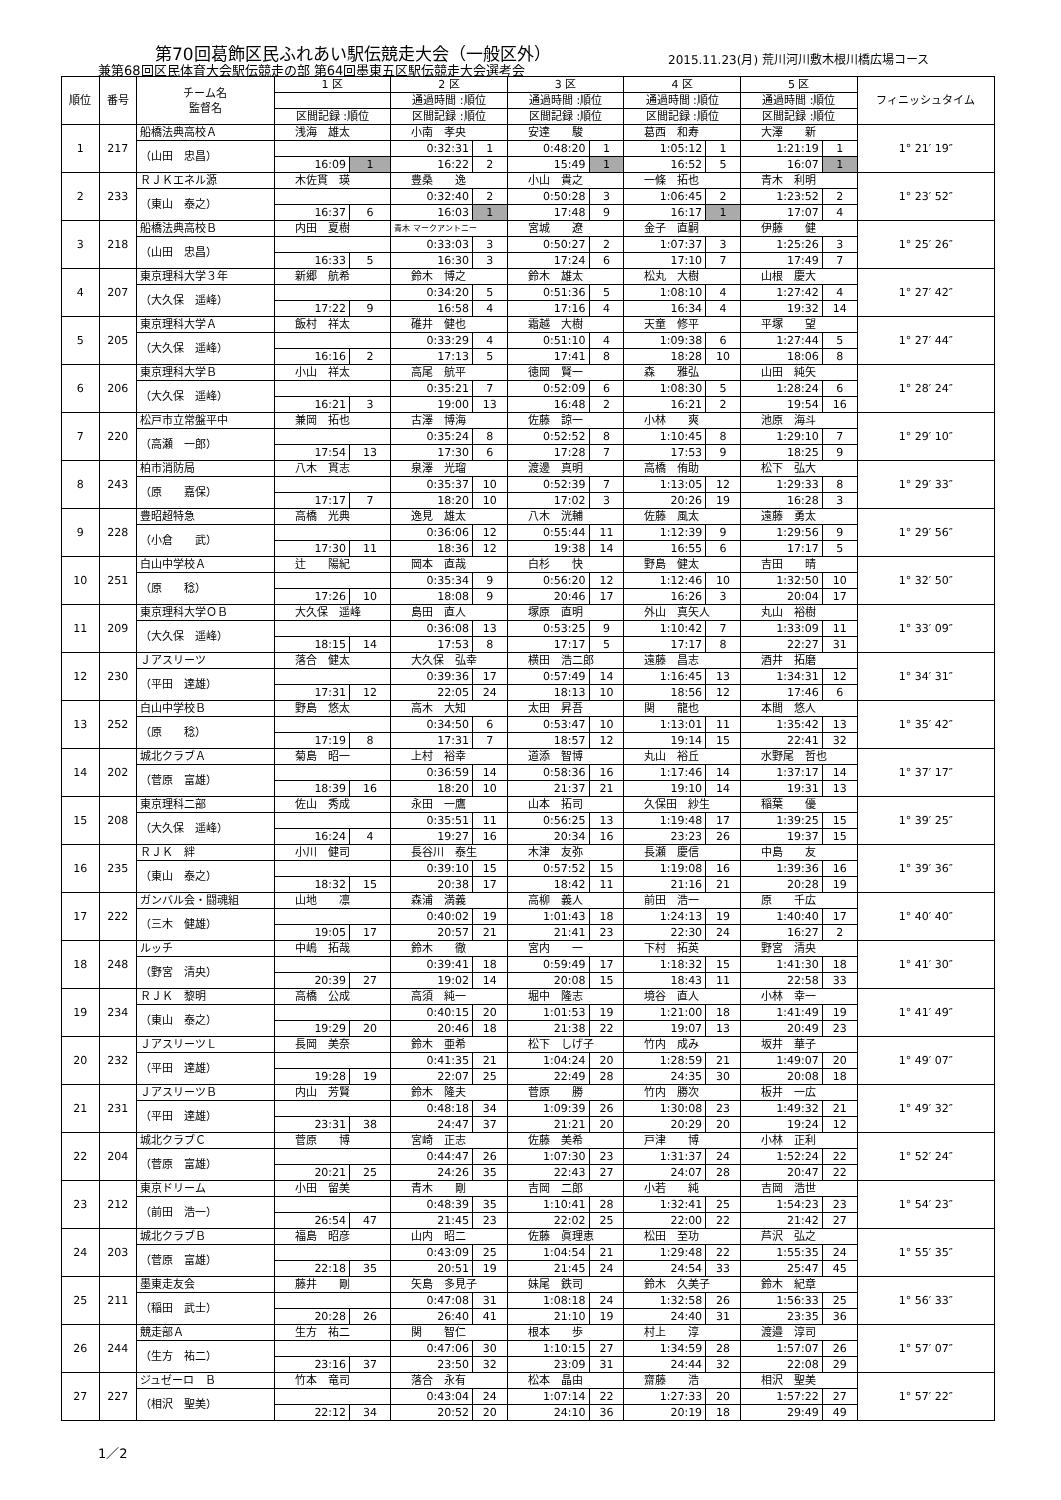第70回葛飾区民ふれあい駅伝競走大会（一般区外）
兼第68回区民体育大会駅伝競走の部 第64回墨東五区駅伝競走大会選考会
2015.11.23(月) 荒川河川敷木根川橋広場コース
| 順位 | 番号 | チーム名 監督名 | 1 区 | | 2 区 | | 3 区 | | 4 区 | | 5 区 | | フィニッシュタイム |
| --- | --- | --- | --- | --- | --- | --- | --- | --- | --- | --- | --- | --- | --- |
| | | | | | 通過時間 :順位 | | 通過時間 :順位 | | 通過時間 :順位 | | 通過時間 :順位 | | |
| | | | 区間記録 :順位 | | 区間記録 :順位 | | 区間記録 :順位 | | 区間記録 :順位 | | 区間記録 :順位 | | |
| 1 | 217 | 船橋法典高校Ａ | 浅海 雄太 | | 小南 孝央 | | 安達 駿 | | 葛西 和寿 | | 大澤 新 | | 1° 21′ 19″ |
| | | （山田 忠昌） | | | 0:32:31 | 1 | 0:48:20 | 1 | 1:05:12 | 1 | 1:21:19 | 1 | |
| | | | 16:09 | 1 | 16:22 | 2 | 15:49 | 1 | 16:52 | 5 | 16:07 | 1 | |
| 2 | 233 | ＲＪＫエネル源 | 木佐貫 瑛 | | 豊桑 逸 | | 小山 貴之 | | 一條 拓也 | | 青木 利明 | | 1° 23′ 52″ |
| | | （東山 泰之） | | | 0:32:40 | 2 | 0:50:28 | 3 | 1:06:45 | 2 | 1:23:52 | 2 | |
| | | | 16:37 | 6 | 16:03 | 1 | 17:48 | 9 | 16:17 | 1 | 17:07 | 4 | |
| 3 | 218 | 船橋法典高校Ｂ | 内田 夏樹 | | 青木 マークアントニー | | 宮城 遼 | | 金子 直嗣 | | 伊藤 健 | | 1° 25′ 26″ |
| | | （山田 忠昌） | | | 0:33:03 | 3 | 0:50:27 | 2 | 1:07:37 | 3 | 1:25:26 | 3 | |
| | | | 16:33 | 5 | 16:30 | 3 | 17:24 | 6 | 17:10 | 7 | 17:49 | 7 | |
| 4 | 207 | 東京理科大学３年 | 新郷 航希 | | 鈴木 博之 | | 鈴木 雄太 | | 松丸 大樹 | | 山根 慶大 | | 1° 27′ 42″ |
| | | （大久保 遥峰） | | | 0:34:20 | 5 | 0:51:36 | 5 | 1:08:10 | 4 | 1:27:42 | 4 | |
| | | | 17:22 | 9 | 16:58 | 4 | 17:16 | 4 | 16:34 | 4 | 19:32 | 14 | |
| 5 | 205 | 東京理科大学Ａ | 飯村 祥太 | | 碓井 健也 | | 霜越 大樹 | | 天童 修平 | | 平塚 望 | | 1° 27′ 44″ |
| | | （大久保 遥峰） | | | 0:33:29 | 4 | 0:51:10 | 4 | 1:09:38 | 6 | 1:27:44 | 5 | |
| | | | 16:16 | 2 | 17:13 | 5 | 17:41 | 8 | 18:28 | 10 | 18:06 | 8 | |
| 6 | 206 | 東京理科大学Ｂ | 小山 祥太 | | 高尾 航平 | | 徳岡 賢一 | | 森 雅弘 | | 山田 純矢 | | 1° 28′ 24″ |
| | | （大久保 遥峰） | | | 0:35:21 | 7 | 0:52:09 | 6 | 1:08:30 | 5 | 1:28:24 | 6 | |
| | | | 16:21 | 3 | 19:00 | 13 | 16:48 | 2 | 16:21 | 2 | 19:54 | 16 | |
| 7 | 220 | 松戸市立常盤平中 | 兼岡 拓也 | | 古澤 博海 | | 佐藤 諒一 | | 小林 爽 | | 池原 海斗 | | 1° 29′ 10″ |
| | | （高瀬 一郎） | | | 0:35:24 | 8 | 0:52:52 | 8 | 1:10:45 | 8 | 1:29:10 | 7 | |
| | | | 17:54 | 13 | 17:30 | 6 | 17:28 | 7 | 17:53 | 9 | 18:25 | 9 | |
| 8 | 243 | 柏市消防局 | 八木 貫志 | | 泉澤 光瑠 | | 渡邊 真明 | | 高橋 侑助 | | 松下 弘大 | | 1° 29′ 33″ |
| | | （原 嘉保） | | | 0:35:37 | 10 | 0:52:39 | 7 | 1:13:05 | 12 | 1:29:33 | 8 | |
| | | | 17:17 | 7 | 18:20 | 10 | 17:02 | 3 | 20:26 | 19 | 16:28 | 3 | |
| 9 | 228 | 豊昭超特急 | 高橋 光典 | | 逸見 雄太 | | 八木 洸輔 | | 佐藤 風太 | | 遠藤 勇太 | | 1° 29′ 56″ |
| | | （小倉 武） | | | 0:36:06 | 12 | 0:55:44 | 11 | 1:12:39 | 9 | 1:29:56 | 9 | |
| | | | 17:30 | 11 | 18:36 | 12 | 19:38 | 14 | 16:55 | 6 | 17:17 | 5 | |
| 10 | 251 | 白山中学校Ａ | 辻 陽紀 | | 岡本 直哉 | | 白杉 快 | | 野島 健太 | | 吉田 晴 | | 1° 32′ 50″ |
| | | （原 稔） | | | 0:35:34 | 9 | 0:56:20 | 12 | 1:12:46 | 10 | 1:32:50 | 10 | |
| | | | 17:26 | 10 | 18:08 | 9 | 20:46 | 17 | 16:26 | 3 | 20:04 | 17 | |
| 11 | 209 | 東京理科大学ＯＢ | 大久保 遥峰 | | 島田 直人 | | 塚原 直明 | | 外山 真矢人 | | 丸山 裕樹 | | 1° 33′ 09″ |
| | | （大久保 遥峰） | | | 0:36:08 | 13 | 0:53:25 | 9 | 1:10:42 | 7 | 1:33:09 | 11 | |
| | | | 18:15 | 14 | 17:53 | 8 | 17:17 | 5 | 17:17 | 8 | 22:27 | 31 | |
| 12 | 230 | Ｊアスリーツ | 落合 健太 | | 大久保 弘幸 | | 横田 浩二郎 | | 遠藤 昌志 | | 酒井 拓磨 | | 1° 34′ 31″ |
| | | （平田 達雄） | | | 0:39:36 | 17 | 0:57:49 | 14 | 1:16:45 | 13 | 1:34:31 | 12 | |
| | | | 17:31 | 12 | 22:05 | 24 | 18:13 | 10 | 18:56 | 12 | 17:46 | 6 | |
| 13 | 252 | 白山中学校Ｂ | 野島 悠太 | | 高木 大知 | | 太田 昇吾 | | 関 龍也 | | 本間 悠人 | | 1° 35′ 42″ |
| | | （原 稔） | | | 0:34:50 | 6 | 0:53:47 | 10 | 1:13:01 | 11 | 1:35:42 | 13 | |
| | | | 17:19 | 8 | 17:31 | 7 | 18:57 | 12 | 19:14 | 15 | 22:41 | 32 | |
| 14 | 202 | 城北クラブＡ | 菊島 昭一 | | 上村 裕幸 | | 道添 智博 | | 丸山 裕丘 | | 水野尾 哲也 | | 1° 37′ 17″ |
| | | （菅原 富雄） | | | 0:36:59 | 14 | 0:58:36 | 16 | 1:17:46 | 14 | 1:37:17 | 14 | |
| | | | 18:39 | 16 | 18:20 | 10 | 21:37 | 21 | 19:10 | 14 | 19:31 | 13 | |
| 15 | 208 | 東京理科二部 | 佐山 秀成 | | 永田 一鷹 | | 山本 拓司 | | 久保田 紗生 | | 稲葉 優 | | 1° 39′ 25″ |
| | | （大久保 遥峰） | | | 0:35:51 | 11 | 0:56:25 | 13 | 1:19:48 | 17 | 1:39:25 | 15 | |
| | | | 16:24 | 4 | 19:27 | 16 | 20:34 | 16 | 23:23 | 26 | 19:37 | 15 | |
| 16 | 235 | ＲＪＫ 絆 | 小川 健司 | | 長谷川 泰生 | | 木津 友弥 | | 長瀬 慶信 | | 中島 友 | | 1° 39′ 36″ |
| | | （東山 泰之） | | | 0:39:10 | 15 | 0:57:52 | 15 | 1:19:08 | 16 | 1:39:36 | 16 | |
| | | | 18:32 | 15 | 20:38 | 17 | 18:42 | 11 | 21:16 | 21 | 20:28 | 19 | |
| 17 | 222 | ガンバル会・闘魂組 | 山地 凛 | | 森浦 満義 | | 高柳 義人 | | 前田 浩一 | | 原 千広 | | 1° 40′ 40″ |
| | | （三木 健雄） | | | 0:40:02 | 19 | 1:01:43 | 18 | 1:24:13 | 19 | 1:40:40 | 17 | |
| | | | 19:05 | 17 | 20:57 | 21 | 21:41 | 23 | 22:30 | 24 | 16:27 | 2 | |
| 18 | 248 | ルッチ | 中嶋 拓哉 | | 鈴木 徹 | | 宮内 一 | | 下村 拓英 | | 野宮 清央 | | 1° 41′ 30″ |
| | | （野宮 清央） | | | 0:39:41 | 18 | 0:59:49 | 17 | 1:18:32 | 15 | 1:41:30 | 18 | |
| | | | 20:39 | 27 | 19:02 | 14 | 20:08 | 15 | 18:43 | 11 | 22:58 | 33 | |
| 19 | 234 | ＲＪＫ 黎明 | 高橋 公成 | | 高須 純一 | | 堀中 隆志 | | 境谷 直人 | | 小林 幸一 | | 1° 41′ 49″ |
| | | （東山 泰之） | | | 0:40:15 | 20 | 1:01:53 | 19 | 1:21:00 | 18 | 1:41:49 | 19 | |
| | | | 19:29 | 20 | 20:46 | 18 | 21:38 | 22 | 19:07 | 13 | 20:49 | 23 | |
| 20 | 232 | ＪアスリーツＬ | 長岡 美奈 | | 鈴木 亜希 | | 松下 しげ子 | | 竹内 成み | | 坂井 華子 | | 1° 49′ 07″ |
| | | （平田 達雄） | | | 0:41:35 | 21 | 1:04:24 | 20 | 1:28:59 | 21 | 1:49:07 | 20 | |
| | | | 19:28 | 19 | 22:07 | 25 | 22:49 | 28 | 24:35 | 30 | 20:08 | 18 | |
| 21 | 231 | ＪアスリーツＢ | 内山 芳賢 | | 鈴木 隆夫 | | 菅原 勝 | | 竹内 勝次 | | 板井 一広 | | 1° 49′ 32″ |
| | | （平田 達雄） | | | 0:48:18 | 34 | 1:09:39 | 26 | 1:30:08 | 23 | 1:49:32 | 21 | |
| | | | 23:31 | 38 | 24:47 | 37 | 21:21 | 20 | 20:29 | 20 | 19:24 | 12 | |
| 22 | 204 | 城北クラブＣ | 菅原 博 | | 宮崎 正志 | | 佐藤 美希 | | 戸津 博 | | 小林 正利 | | 1° 52′ 24″ |
| | | （菅原 富雄） | | | 0:44:47 | 26 | 1:07:30 | 23 | 1:31:37 | 24 | 1:52:24 | 22 | |
| | | | 20:21 | 25 | 24:26 | 35 | 22:43 | 27 | 24:07 | 28 | 20:47 | 22 | |
| 23 | 212 | 東京ドリーム | 小田 留美 | | 青木 剛 | | 吉岡 二郎 | | 小若 純 | | 吉岡 浩世 | | 1° 54′ 23″ |
| | | （前田 浩一） | | | 0:48:39 | 35 | 1:10:41 | 28 | 1:32:41 | 25 | 1:54:23 | 23 | |
| | | | 26:54 | 47 | 21:45 | 23 | 22:02 | 25 | 22:00 | 22 | 21:42 | 27 | |
| 24 | 203 | 城北クラブＢ | 福島 昭彦 | | 山内 昭二 | | 佐藤 眞理恵 | | 松田 至功 | | 芦沢 弘之 | | 1° 55′ 35″ |
| | | （菅原 富雄） | | | 0:43:09 | 25 | 1:04:54 | 21 | 1:29:48 | 22 | 1:55:35 | 24 | |
| | | | 22:18 | 35 | 20:51 | 19 | 21:45 | 24 | 24:54 | 33 | 25:47 | 45 | |
| 25 | 211 | 墨東走友会 | 藤井 剛 | | 矢島 多見子 | | 妹尾 鉄司 | | 鈴木 久美子 | | 鈴木 紀章 | | 1° 56′ 33″ |
| | | （稲田 武士） | | | 0:47:08 | 31 | 1:08:18 | 24 | 1:32:58 | 26 | 1:56:33 | 25 | |
| | | | 20:28 | 26 | 26:40 | 41 | 21:10 | 19 | 24:40 | 31 | 23:35 | 36 | |
| 26 | 244 | 競走部Ａ | 生方 祐二 | | 関 智仁 | | 根本 歩 | | 村上 淳 | | 渡邉 淳司 | | 1° 57′ 07″ |
| | | （生方 祐二） | | | 0:47:06 | 30 | 1:10:15 | 27 | 1:34:59 | 28 | 1:57:07 | 26 | |
| | | | 23:16 | 37 | 23:50 | 32 | 23:09 | 31 | 24:44 | 32 | 22:08 | 29 | |
| 27 | 227 | ジュゼーロ Ｂ | 竹本 竜司 | | 落合 永有 | | 松本 晶由 | | 齋藤 浩 | | 相沢 聖美 | | 1° 57′ 22″ |
| | | （相沢 聖美） | | | 0:43:04 | 24 | 1:07:14 | 22 | 1:27:33 | 20 | 1:57:22 | 27 | |
| | | | 22:12 | 34 | 20:52 | 20 | 24:10 | 36 | 20:19 | 18 | 29:49 | 49 | |
1／2